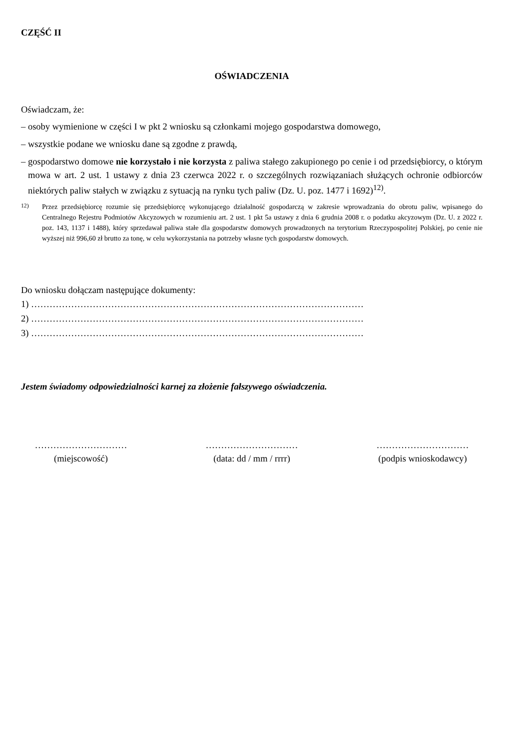CZĘŚĆ II
OŚWIADCZENIA
Oświadczam, że:
– osoby wymienione w części I w pkt 2 wniosku są członkami mojego gospodarstwa domowego,
– wszystkie podane we wniosku dane są zgodne z prawdą,
– gospodarstwo domowe nie korzystało i nie korzysta z paliwa stałego zakupionego po cenie i od przedsiębiorcy, o którym mowa w art. 2 ust. 1 ustawy z dnia 23 czerwca 2022 r. o szczególnych rozwiązaniach służących ochronie odbiorców niektórych paliw stałych w związku z sytuacją na rynku tych paliw (Dz. U. poz. 1477 i 1692)<sup>12)</sup>.
<sup>12)</sup> Przez przedsiębiorcę rozumie się przedsiębiorcę wykonującego działalność gospodarczą w zakresie wprowadzania do obrotu paliw, wpisanego do Centralnego Rejestru Podmiotów Akcyzowych w rozumieniu art. 2 ust. 1 pkt 5a ustawy z dnia 6 grudnia 2008 r. o podatku akcyzowym (Dz. U. z 2022 r. poz. 143, 1137 i 1488), który sprzedawał paliwa stałe dla gospodarstw domowych prowadzonych na terytorium Rzeczypospolitej Polskiej, po cenie nie wyższej niż 996,60 zł brutto za tonę, w celu wykorzystania na potrzeby własne tych gospodarstw domowych.
Do wniosku dołączam następujące dokumenty:
1) ………………………………………………………………………………………………
2) ………………………………………………………………………………………………
3) ………………………………………………………………………………………………
Jestem świadomy odpowiedzialności karnej za złożenie fałszywego oświadczenia.
…………………………
(miejscowość)
…………………………
(data: dd / mm / rrrr)
…………………………
(podpis wnioskodawcy)